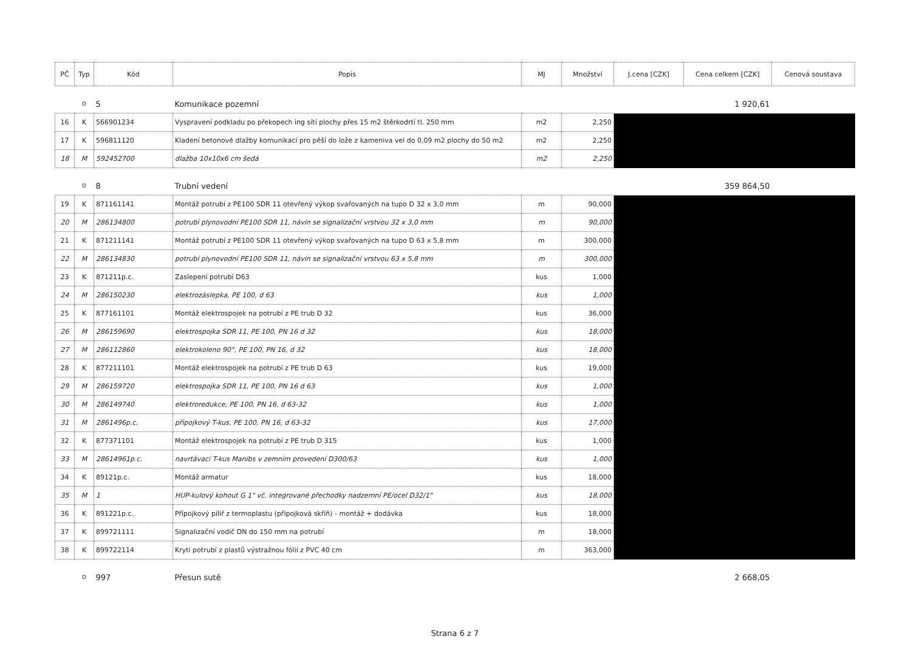| PČ | Typ | Kód | Popis | MJ | Množství | J.cena [CZK] | Cena celkem [CZK] | Cenová soustava |
| --- | --- | --- | --- | --- | --- | --- | --- | --- |
| | D | 5 | Komunikace pozemní | | | | 1 920,61 | |
| 16 | K | 566901234 | Vyspravení podkladu po překopech ing sítí plochy přes 15 m2 štěrkodrtí tl. 250 mm | m2 | 2,250 | | | |
| 17 | K | 596811120 | Kladení betonové dlažby komunikací pro pěší do lože z kameniva vel do 0,09 m2 plochy do 50 m2 | m2 | 2,250 | | | |
| 18 | M | 592452700 | dlažba 10x10x6 cm šedá | m2 | 2,250 | | | |
| | D | 8 | Trubní vedení | | | | 359 864,50 | |
| 19 | K | 871161141 | Montáž potrubí z PE100 SDR 11 otevřený výkop svařovaných na tupo D 32 x 3,0 mm | m | 90,000 | | | |
| 20 | M | 286134800 | potrubí plynovodní PE100 SDR 11, návin se signalizační vrstvou 32 x 3,0 mm | m | 90,000 | | | |
| 21 | K | 871211141 | Montáž potrubí z PE100 SDR 11 otevřený výkop svařovaných na tupo D 63 x 5,8 mm | m | 300,000 | | | |
| 22 | M | 286134830 | potrubí plynovodní PE100 SDR 11, návin se signalizační vrstvou 63 x 5,8 mm | m | 300,000 | | | |
| 23 | K | 871211p.c. | Zaslepení potrubí D63 | kus | 1,000 | | | |
| 24 | M | 286150230 | elektrozáslepka, PE 100, d 63 | kus | 1,000 | | | |
| 25 | K | 877161101 | Montáž elektrospojek na potrubí z PE trub D 32 | kus | 36,000 | | | |
| 26 | M | 286159690 | elektrospojka SDR 11, PE 100, PN 16 d 32 | kus | 18,000 | | | |
| 27 | M | 286112860 | elektrokoleno 90°, PE 100, PN 16, d 32 | kus | 18,000 | | | |
| 28 | K | 877211101 | Montáž elektrospojek na potrubí z PE trub D 63 | kus | 19,000 | | | |
| 29 | M | 286159720 | elektrospojka SDR 11, PE 100, PN 16 d 63 | kus | 1,000 | | | |
| 30 | M | 286149740 | elektroredukce, PE 100, PN 16, d 63-32 | kus | 1,000 | | | |
| 31 | M | 2861496p.c. | připojkový T-kus, PE 100, PN 16, d 63-32 | kus | 17,000 | | | |
| 32 | K | 877371101 | Montáž elektrospojek na potrubí z PE trub D 315 | kus | 1,000 | | | |
| 33 | M | 28614961p.c. | navrtávací T-kus Manibs v zemním provedení D300/63 | kus | 1,000 | | | |
| 34 | K | 89121p.c. | Montáž armatur | kus | 18,000 | | | |
| 35 | M | 1 | HUP-kulový kohout G 1" vč. integrované přechodky nadzemní PE/ocel D32/1" | kus | 18,000 | | | |
| 36 | K | 891221p.c. | Přípojkový pilíř z termoplastu (přípojková skříň) - montáž + dodávka | kus | 18,000 | | | |
| 37 | K | 899721111 | Signalizační vodič DN do 150 mm na potrubí | m | 18,000 | | | |
| 38 | K | 899722114 | Krytí potrubí z plastů výstražnou fólií z PVC 40 cm | m | 363,000 | | | |
| | D | 997 | Přesun sutě | | | | 2 668,05 | |
Strana 6 z 7